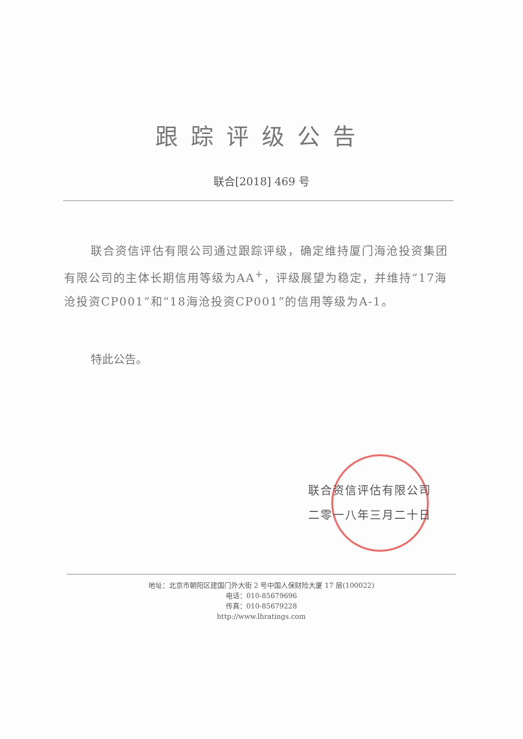跟踪评级公告
联合[2018] 469 号
联合资信评估有限公司通过跟踪评级，确定维持厦门海沧投资集团有限公司的主体长期信用等级为AA<sup>+</sup>，评级展望为稳定，并维持“17海沧投资CP001”和“18海沧投资CP001”的信用等级为A-1。
特此公告。
联合资信评估有限公司
二零一八年三月二十日
地址：北京市朝阳区建国门外大街 2 号中国人保财险大厦 17 层(100022)
电话：010-85679696
传真：010-85679228
http://www.lhratings.com